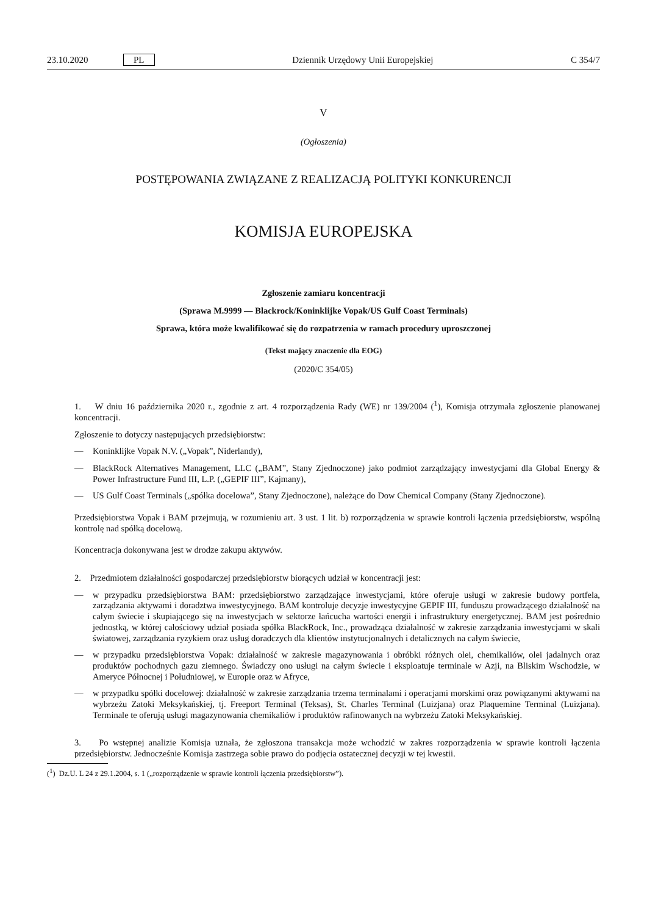23.10.2020 PL Dziennik Urzędowy Unii Europejskiej C 354/7
V
(Ogłoszenia)
POSTĘPOWANIA ZWIĄZANE Z REALIZACJĄ POLITYKI KONKURENCJI
KOMISJA EUROPEJSKA
Zgłoszenie zamiaru koncentracji
(Sprawa M.9999 — Blackrock/Koninklijke Vopak/US Gulf Coast Terminals)
Sprawa, która może kwalifikować się do rozpatrzenia w ramach procedury uproszczonej
(Tekst mający znaczenie dla EOG)
(2020/C 354/05)
1. W dniu 16 października 2020 r., zgodnie z art. 4 rozporządzenia Rady (WE) nr 139/2004 (<sup>1</sup>), Komisja otrzymała zgłoszenie planowanej koncentracji.
Zgłoszenie to dotyczy następujących przedsiębiorstw:
— Koninklijke Vopak N.V. („Vopak”, Niderlandy),
— BlackRock Alternatives Management, LLC („BAM”, Stany Zjednoczone) jako podmiot zarządzający inwestycjami dla Global Energy & Power Infrastructure Fund III, L.P. („GEPIF III”, Kajmany),
— US Gulf Coast Terminals („spółka docelowa”, Stany Zjednoczone), należące do Dow Chemical Company (Stany Zjednoczone).
Przedsiębiorstwa Vopak i BAM przejmują, w rozumieniu art. 3 ust. 1 lit. b) rozporządzenia w sprawie kontroli łączenia przedsiębiorstw, wspólną kontrolę nad spółką docelową.
Koncentracja dokonywana jest w drodze zakupu aktywów.
2. Przedmiotem działalności gospodarczej przedsiębiorstw biorących udział w koncentracji jest:
— w przypadku przedsiębiorstwa BAM: przedsiębiorstwo zarządzające inwestycjami, które oferuje usługi w zakresie budowy portfela, zarządzania aktywami i doradztwa inwestycyjnego. BAM kontroluje decyzje inwestycyjne GEPIF III, funduszu prowadzącego działalność na całym świecie i skupiającego się na inwestycjach w sektorze łańcucha wartości energii i infrastruktury energetycznej. BAM jest pośrednio jednostką, w której całościowy udział posiada spółka BlackRock, Inc., prowadząca działalność w zakresie zarządzania inwestycjami w skali światowej, zarządzania ryzykiem oraz usług doradczych dla klientów instytucjonalnych i detalicznych na całym świecie,
— w przypadku przedsiębiorstwa Vopak: działalność w zakresie magazynowania i obróbki różnych olei, chemikaliów, olei jadalnych oraz produktów pochodnych gazu ziemnego. Świadczy ono usługi na całym świecie i eksploatuje terminale w Azji, na Bliskim Wschodzie, w Ameryce Północnej i Południowej, w Europie oraz w Afryce,
— w przypadku spółki docelowej: działalność w zakresie zarządzania trzema terminalami i operacjami morskimi oraz powiązanymi aktywami na wybrzeżu Zatoki Meksykańskiej, tj. Freeport Terminal (Teksas), St. Charles Terminal (Luizjana) oraz Plaquemine Terminal (Luizjana). Terminale te oferują usługi magazynowania chemikaliów i produktów rafinowanych na wybrzeżu Zatoki Meksykańskiej.
3. Po wstępnej analizie Komisja uznała, że zgłoszona transakcja może wchodzić w zakres rozporządzenia w sprawie kontroli łączenia przedsiębiorstw. Jednocześnie Komisja zastrzega sobie prawo do podjęcia ostatecznej decyzji w tej kwestii.
(<sup>1</sup>) Dz.U. L 24 z 29.1.2004, s. 1 („rozporządzenie w sprawie kontroli łączenia przedsiębiorstw”).